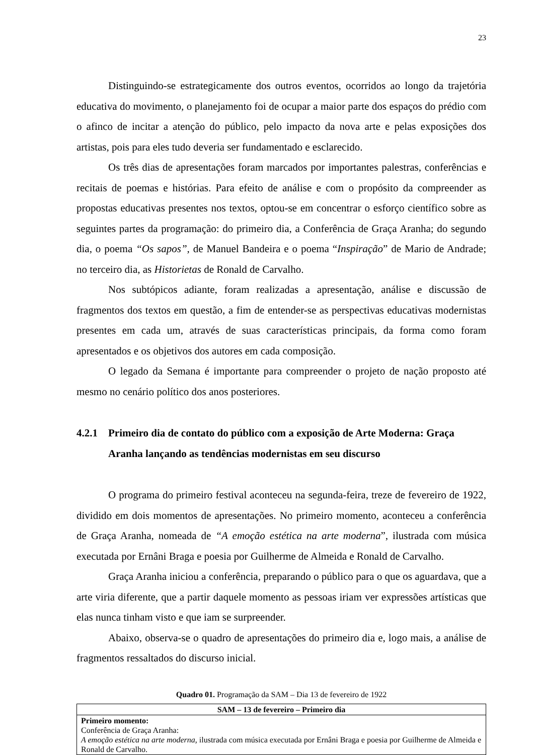23
Distinguindo-se estrategicamente dos outros eventos, ocorridos ao longo da trajetória educativa do movimento, o planejamento foi de ocupar a maior parte dos espaços do prédio com o afinco de incitar a atenção do público, pelo impacto da nova arte e pelas exposições dos artistas, pois para eles tudo deveria ser fundamentado e esclarecido.
Os três dias de apresentações foram marcados por importantes palestras, conferências e recitais de poemas e histórias. Para efeito de análise e com o propósito da compreender as propostas educativas presentes nos textos, optou-se em concentrar o esforço científico sobre as seguintes partes da programação: do primeiro dia, a Conferência de Graça Aranha; do segundo dia, o poema “Os sapos”, de Manuel Bandeira e o poema “Inspiração” de Mario de Andrade; no terceiro dia, as Historietas de Ronald de Carvalho.
Nos subtópicos adiante, foram realizadas a apresentação, análise e discussão de fragmentos dos textos em questão, a fim de entender-se as perspectivas educativas modernistas presentes em cada um, através de suas características principais, da forma como foram apresentados e os objetivos dos autores em cada composição.
O legado da Semana é importante para compreender o projeto de nação proposto até mesmo no cenário político dos anos posteriores.
4.2.1 Primeiro dia de contato do público com a exposição de Arte Moderna: Graça Aranha lançando as tendências modernistas em seu discurso
O programa do primeiro festival aconteceu na segunda-feira, treze de fevereiro de 1922, dividido em dois momentos de apresentações. No primeiro momento, aconteceu a conferência de Graça Aranha, nomeada de “A emoção estética na arte moderna”, ilustrada com música executada por Ernâni Braga e poesia por Guilherme de Almeida e Ronald de Carvalho.
Graça Aranha iniciou a conferência, preparando o público para o que os aguardava, que a arte viria diferente, que a partir daquele momento as pessoas iriam ver expressões artísticas que elas nunca tinham visto e que iam se surpreender.
Abaixo, observa-se o quadro de apresentações do primeiro dia e, logo mais, a análise de fragmentos ressaltados do discurso inicial.
Quadro 01. Programação da SAM – Dia 13 de fevereiro de 1922
| SAM – 13 de fevereiro – Primeiro dia |
| --- |
| Primeiro momento: Conferência de Graça Aranha: A emoção estética na arte moderna , ilustrada com música executada por Ernâni Braga e poesia por Guilherme de Almeida e Ronald de Carvalho. |